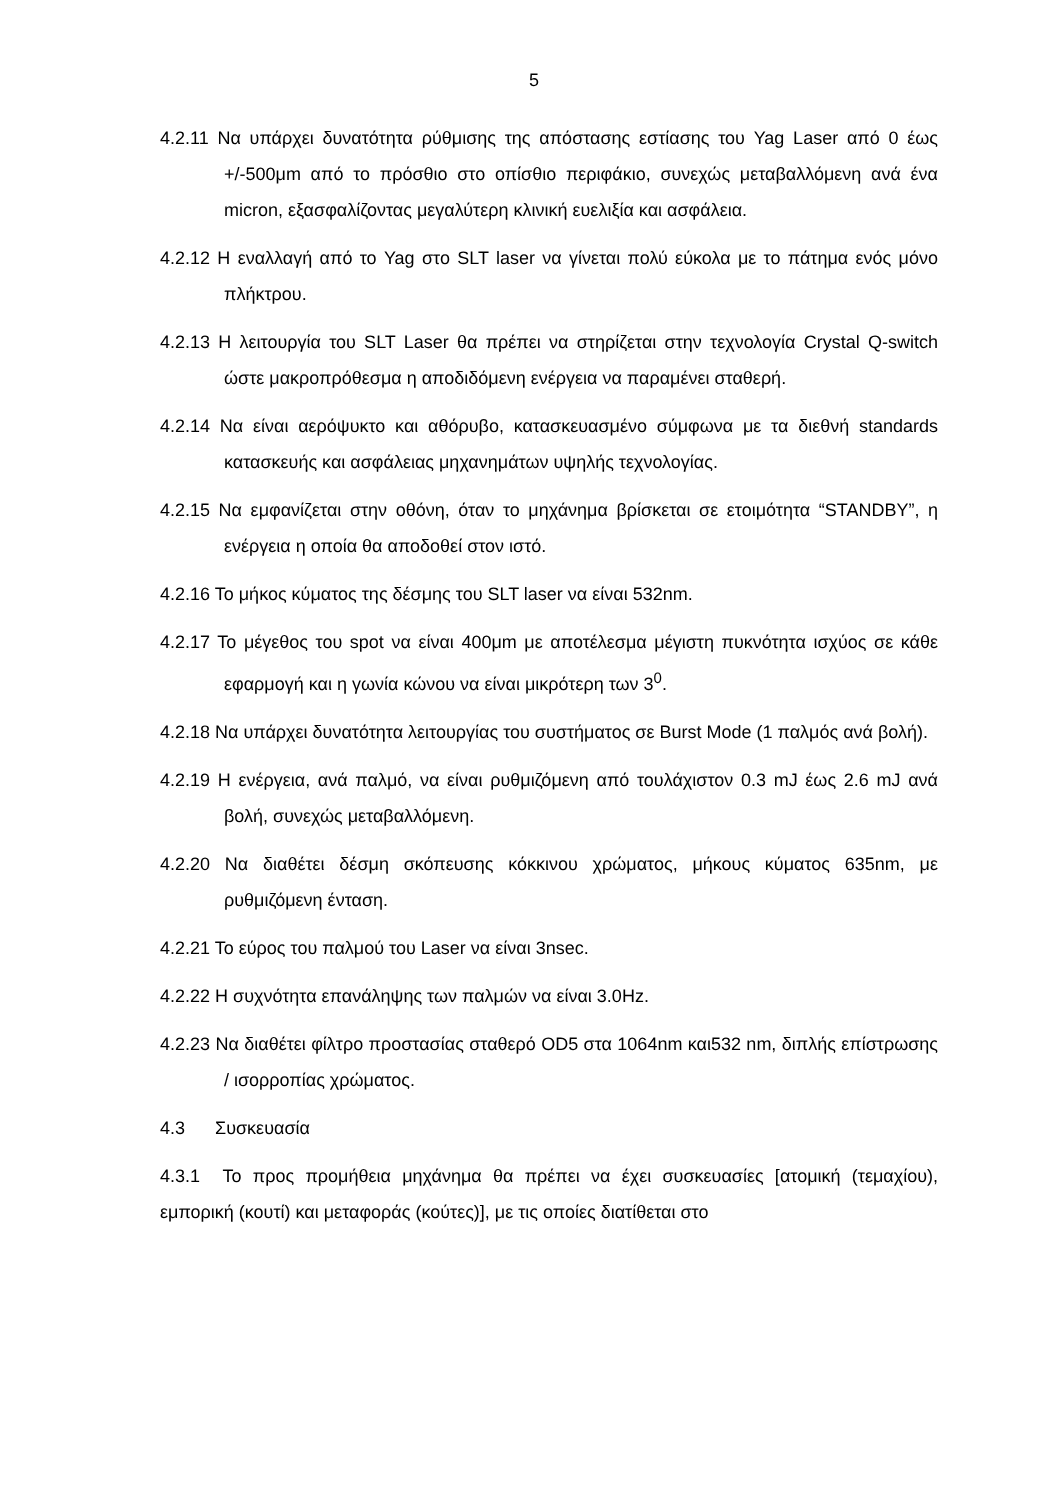5
4.2.11 Να υπάρχει δυνατότητα ρύθμισης της απόστασης εστίασης του Yag Laser από 0 έως +/-500μm από το πρόσθιο στο οπίσθιο περιφάκιο, συνεχώς μεταβαλλόμενη ανά ένα micron, εξασφαλίζοντας μεγαλύτερη κλινική ευελιξία και ασφάλεια.
4.2.12 Η εναλλαγή από το Yag στο SLT laser να γίνεται πολύ εύκολα με το πάτημα ενός μόνο πλήκτρου.
4.2.13 Η λειτουργία του SLT Laser θα πρέπει να στηρίζεται στην τεχνολογία Crystal Q-switch ώστε μακροπρόθεσμα η αποδιδόμενη ενέργεια να παραμένει σταθερή.
4.2.14 Να είναι αερόψυκτο και αθόρυβο, κατασκευασμένο σύμφωνα με τα διεθνή standards κατασκευής και ασφάλειας μηχανημάτων υψηλής τεχνολογίας.
4.2.15 Να εμφανίζεται στην οθόνη, όταν το μηχάνημα βρίσκεται σε ετοιμότητα “STANDBY”, η ενέργεια η οποία θα αποδοθεί στον ιστό.
4.2.16 Το μήκος κύματος της δέσμης του SLT laser να είναι 532nm.
4.2.17 Το μέγεθος του spot να είναι 400μm με αποτέλεσμα μέγιστη πυκνότητα ισχύος σε κάθε εφαρμογή και η γωνία κώνου να είναι μικρότερη των 3<sup>0</sup>.
4.2.18 Να υπάρχει δυνατότητα λειτουργίας του συστήματος σε Burst Mode (1 παλμός ανά βολή).
4.2.19 Η ενέργεια, ανά παλμό, να είναι ρυθμιζόμενη από τουλάχιστον 0.3 mJ έως 2.6 mJ ανά βολή, συνεχώς μεταβαλλόμενη.
4.2.20 Να διαθέτει δέσμη σκόπευσης κόκκινου χρώματος, μήκους κύματος 635nm, με ρυθμιζόμενη ένταση.
4.2.21 Το εύρος του παλμού του Laser να είναι 3nsec.
4.2.22 Η συχνότητα επανάληψης των παλμών να είναι 3.0Hz.
4.2.23 Να διαθέτει φίλτρο προστασίας σταθερό OD5 στα 1064nm και532 nm, διπλής επίστρωσης / ισορροπίας χρώματος.
4.3 Συσκευασία
4.3.1 Το προς προμήθεια μηχάνημα θα πρέπει να έχει συσκευασίες [ατομική (τεμαχίου), εμπορική (κουτί) και μεταφοράς (κούτες)], με τις οποίες διατίθεται στο